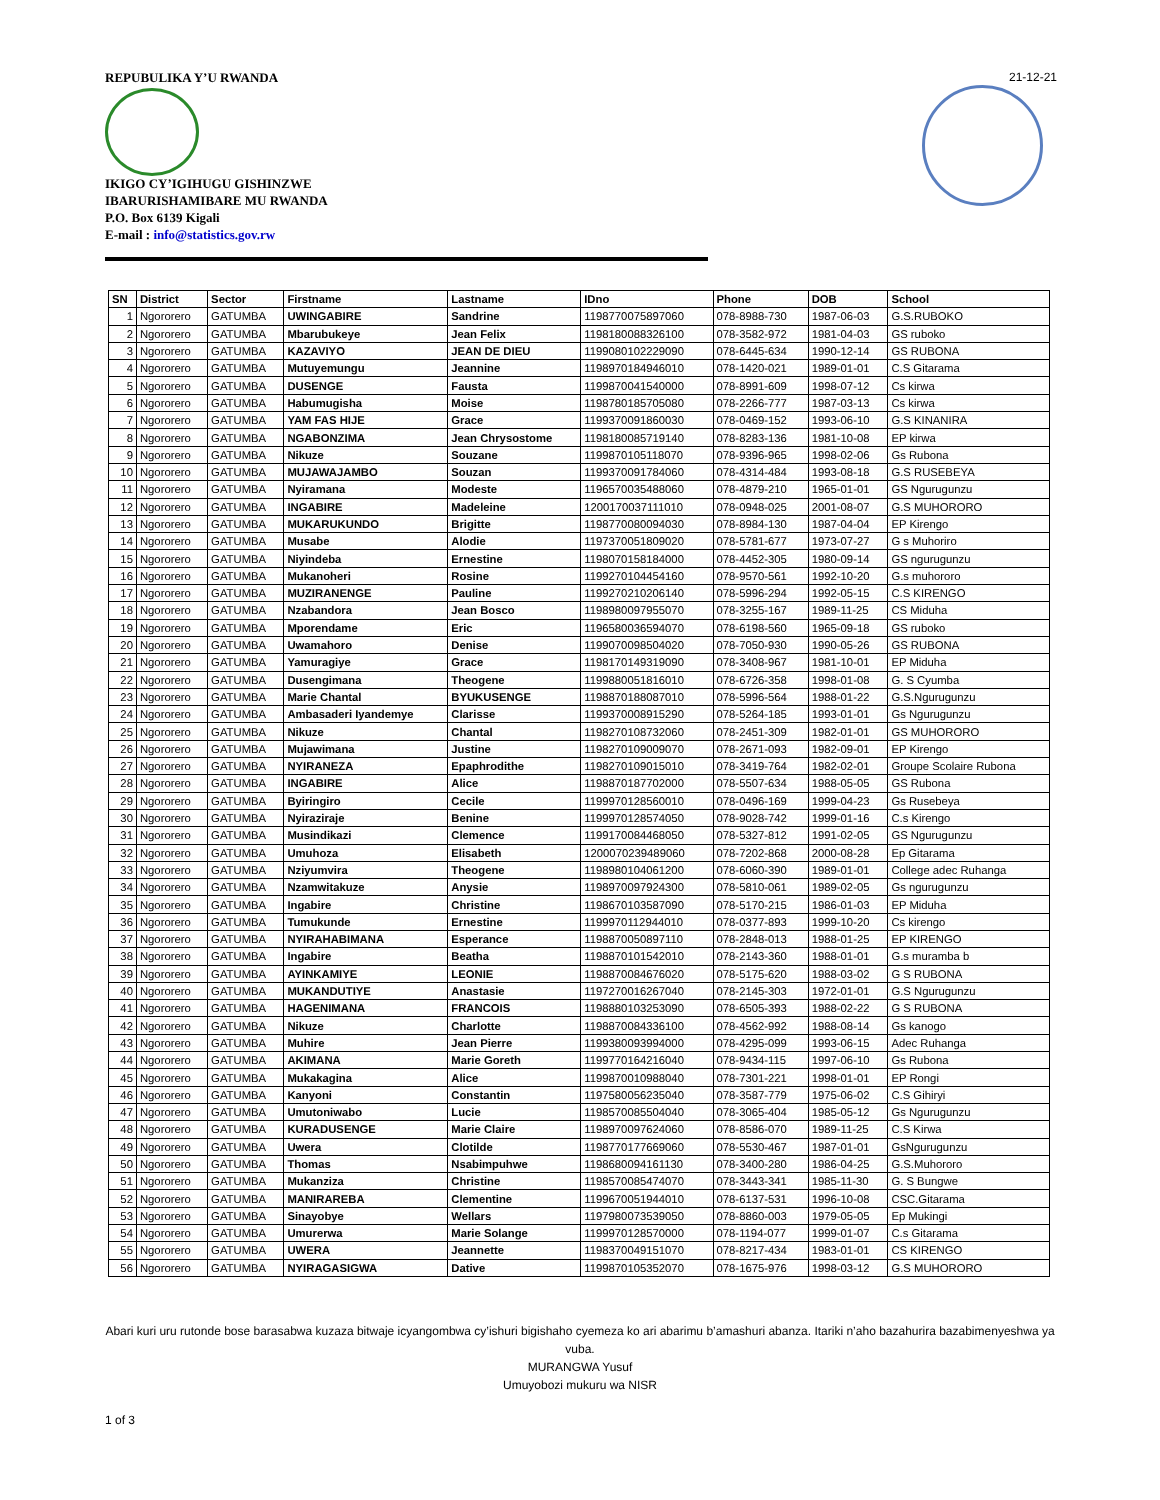REPUBULIKA Y’U RWANDA 21-12-21
IKIGO CY’IGIHUGU GISHINZWE
IBARURISHAMIBARE MU RWANDA
P.O. Box 6139 Kigali
E-mail : info@statistics.gov.rw
| SN | District | Sector | Firstname | Lastname | IDno | Phone | DOB | School |
| --- | --- | --- | --- | --- | --- | --- | --- | --- |
| 1 | Ngororero | GATUMBA | UWINGABIRE | Sandrine | 1198770075897060 | 078-8988-730 | 1987-06-03 | G.S.RUBOKO |
| 2 | Ngororero | GATUMBA | Mbarubukeye | Jean Felix | 1198180088326100 | 078-3582-972 | 1981-04-03 | GS ruboko |
| 3 | Ngororero | GATUMBA | KAZAVIYO | JEAN DE DIEU | 1199080102229090 | 078-6445-634 | 1990-12-14 | GS RUBONA |
| 4 | Ngororero | GATUMBA | Mutuyemungu | Jeannine | 1198970184946010 | 078-1420-021 | 1989-01-01 | C.S Gitarama |
| 5 | Ngororero | GATUMBA | DUSENGE | Fausta | 1199870041540000 | 078-8991-609 | 1998-07-12 | Cs kirwa |
| 6 | Ngororero | GATUMBA | Habumugisha | Moise | 1198780185705080 | 078-2266-777 | 1987-03-13 | Cs kirwa |
| 7 | Ngororero | GATUMBA | YAM FAS HIJE | Grace | 1199370091860030 | 078-0469-152 | 1993-06-10 | G.S KINANIRA |
| 8 | Ngororero | GATUMBA | NGABONZIMA | Jean Chrysostome | 1198180085719140 | 078-8283-136 | 1981-10-08 | EP kirwa |
| 9 | Ngororero | GATUMBA | Nikuze | Souzane | 1199870105118070 | 078-9396-965 | 1998-02-06 | Gs Rubona |
| 10 | Ngororero | GATUMBA | MUJAWAJAMBO | Souzan | 1199370091784060 | 078-4314-484 | 1993-08-18 | G.S RUSEBEYA |
| 11 | Ngororero | GATUMBA | Nyiramana | Modeste | 1196570035488060 | 078-4879-210 | 1965-01-01 | GS Ngurugunzu |
| 12 | Ngororero | GATUMBA | INGABIRE | Madeleine | 1200170037111010 | 078-0948-025 | 2001-08-07 | G.S MUHORORO |
| 13 | Ngororero | GATUMBA | MUKARUKUNDO | Brigitte | 1198770080094030 | 078-8984-130 | 1987-04-04 | EP Kirengo |
| 14 | Ngororero | GATUMBA | Musabe | Alodie | 1197370051809020 | 078-5781-677 | 1973-07-27 | G s Muhoriro |
| 15 | Ngororero | GATUMBA | Niyindeba | Ernestine | 1198070158184000 | 078-4452-305 | 1980-09-14 | GS ngurugunzu |
| 16 | Ngororero | GATUMBA | Mukanoheri | Rosine | 1199270104454160 | 078-9570-561 | 1992-10-20 | G.s muhororo |
| 17 | Ngororero | GATUMBA | MUZIRANENGE | Pauline | 1199270210206140 | 078-5996-294 | 1992-05-15 | C.S KIRENGO |
| 18 | Ngororero | GATUMBA | Nzabandora | Jean Bosco | 1198980097955070 | 078-3255-167 | 1989-11-25 | CS Miduha |
| 19 | Ngororero | GATUMBA | Mporendame | Eric | 1196580036594070 | 078-6198-560 | 1965-09-18 | GS ruboko |
| 20 | Ngororero | GATUMBA | Uwamahoro | Denise | 1199070098504020 | 078-7050-930 | 1990-05-26 | GS RUBONA |
| 21 | Ngororero | GATUMBA | Yamuragiye | Grace | 1198170149319090 | 078-3408-967 | 1981-10-01 | EP Miduha |
| 22 | Ngororero | GATUMBA | Dusengimana | Theogene | 1199880051816010 | 078-6726-358 | 1998-01-08 | G. S Cyumba |
| 23 | Ngororero | GATUMBA | Marie Chantal | BYUKUSENGE | 1198870188087010 | 078-5996-564 | 1988-01-22 | G.S.Ngurugunzu |
| 24 | Ngororero | GATUMBA | Ambasaderi Iyandemye | Clarisse | 1199370008915290 | 078-5264-185 | 1993-01-01 | Gs Ngurugunzu |
| 25 | Ngororero | GATUMBA | Nikuze | Chantal | 1198270108732060 | 078-2451-309 | 1982-01-01 | GS MUHORORO |
| 26 | Ngororero | GATUMBA | Mujawimana | Justine | 1198270109009070 | 078-2671-093 | 1982-09-01 | EP Kirengo |
| 27 | Ngororero | GATUMBA | NYIRANEZA | Epaphrodithe | 1198270109015010 | 078-3419-764 | 1982-02-01 | Groupe Scolaire Rubona |
| 28 | Ngororero | GATUMBA | INGABIRE | Alice | 1198870187702000 | 078-5507-634 | 1988-05-05 | GS Rubona |
| 29 | Ngororero | GATUMBA | Byiringiro | Cecile | 1199970128560010 | 078-0496-169 | 1999-04-23 | Gs Rusebeya |
| 30 | Ngororero | GATUMBA | Nyiraziraje | Benine | 1199970128574050 | 078-9028-742 | 1999-01-16 | C.s Kirengo |
| 31 | Ngororero | GATUMBA | Musindikazi | Clemence | 1199170084468050 | 078-5327-812 | 1991-02-05 | GS Ngurugunzu |
| 32 | Ngororero | GATUMBA | Umuhoza | Elisabeth | 1200070239489060 | 078-7202-868 | 2000-08-28 | Ep Gitarama |
| 33 | Ngororero | GATUMBA | Nziyumvira | Theogene | 1198980104061200 | 078-6060-390 | 1989-01-01 | College adec Ruhanga |
| 34 | Ngororero | GATUMBA | Nzamwitakuze | Anysie | 1198970097924300 | 078-5810-061 | 1989-02-05 | Gs ngurugunzu |
| 35 | Ngororero | GATUMBA | Ingabire | Christine | 1198670103587090 | 078-5170-215 | 1986-01-03 | EP Miduha |
| 36 | Ngororero | GATUMBA | Tumukunde | Ernestine | 1199970112944010 | 078-0377-893 | 1999-10-20 | Cs kirengo |
| 37 | Ngororero | GATUMBA | NYIRAHABIMANA | Esperance | 1198870050897110 | 078-2848-013 | 1988-01-25 | EP KIRENGO |
| 38 | Ngororero | GATUMBA | Ingabire | Beatha | 1198870101542010 | 078-2143-360 | 1988-01-01 | G.s muramba b |
| 39 | Ngororero | GATUMBA | AYINKAMIYE | LEONIE | 1198870084676020 | 078-5175-620 | 1988-03-02 | G S RUBONA |
| 40 | Ngororero | GATUMBA | MUKANDUTIYE | Anastasie | 1197270016267040 | 078-2145-303 | 1972-01-01 | G.S Ngurugunzu |
| 41 | Ngororero | GATUMBA | HAGENIMANA | FRANCOIS | 1198880103253090 | 078-6505-393 | 1988-02-22 | G S RUBONA |
| 42 | Ngororero | GATUMBA | Nikuze | Charlotte | 1198870084336100 | 078-4562-992 | 1988-08-14 | Gs kanogo |
| 43 | Ngororero | GATUMBA | Muhire | Jean Pierre | 1199380093994000 | 078-4295-099 | 1993-06-15 | Adec Ruhanga |
| 44 | Ngororero | GATUMBA | AKIMANA | Marie Goreth | 1199770164216040 | 078-9434-115 | 1997-06-10 | Gs Rubona |
| 45 | Ngororero | GATUMBA | Mukakagina | Alice | 1199870010988040 | 078-7301-221 | 1998-01-01 | EP Rongi |
| 46 | Ngororero | GATUMBA | Kanyoni | Constantin | 1197580056235040 | 078-3587-779 | 1975-06-02 | C.S Gihiryi |
| 47 | Ngororero | GATUMBA | Umutoniwabo | Lucie | 1198570085504040 | 078-3065-404 | 1985-05-12 | Gs Ngurugunzu |
| 48 | Ngororero | GATUMBA | KURADUSENGE | Marie Claire | 1198970097624060 | 078-8586-070 | 1989-11-25 | C.S Kirwa |
| 49 | Ngororero | GATUMBA | Uwera | Clotilde | 1198770177669060 | 078-5530-467 | 1987-01-01 | GsNgurugunzu |
| 50 | Ngororero | GATUMBA | Thomas | Nsabimpuhwe | 1198680094161130 | 078-3400-280 | 1986-04-25 | G.S.Muhororo |
| 51 | Ngororero | GATUMBA | Mukanziza | Christine | 1198570085474070 | 078-3443-341 | 1985-11-30 | G. S Bungwe |
| 52 | Ngororero | GATUMBA | MANIRAREBA | Clementine | 1199670051944010 | 078-6137-531 | 1996-10-08 | CSC.Gitarama |
| 53 | Ngororero | GATUMBA | Sinayobye | Wellars | 1197980073539050 | 078-8860-003 | 1979-05-05 | Ep Mukingi |
| 54 | Ngororero | GATUMBA | Umurerwa | Marie Solange | 1199970128570000 | 078-1194-077 | 1999-01-07 | C.s Gitarama |
| 55 | Ngororero | GATUMBA | UWERA | Jeannette | 1198370049151070 | 078-8217-434 | 1983-01-01 | CS KIRENGO |
| 56 | Ngororero | GATUMBA | NYIRAGASIGWA | Dative | 1199870105352070 | 078-1675-976 | 1998-03-12 | G.S MUHORORO |
Abari kuri uru rutonde bose barasabwa kuzaza bitwaje icyangombwa cy’ishuri bigishaho cyemeza ko ari abarimu b’amashuri abanza. Itariki n’aho bazahurira bazabimenyeshwa ya vuba.
MURANGWA Yusuf
Umuyobozi mukuru wa NISR
1 of 3